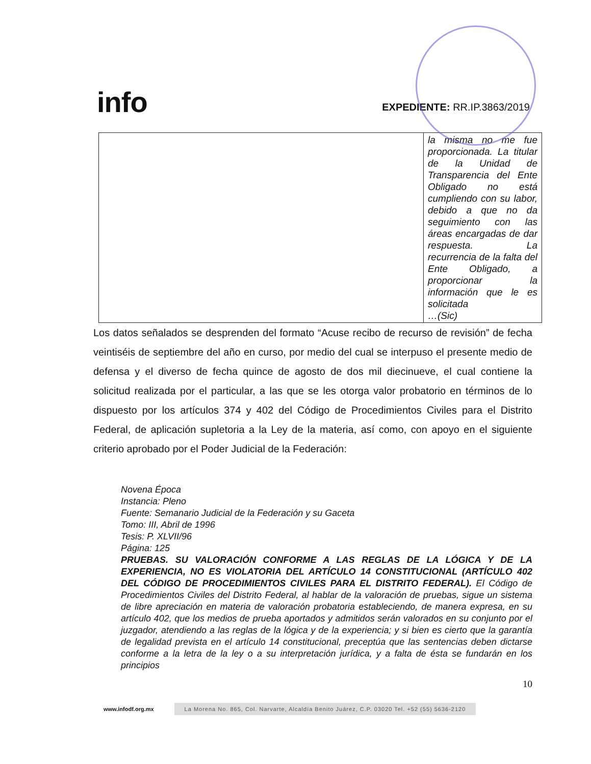info
EXPEDIENTE: RR.IP.3863/2019
| | la misma no me fue proporcionada. La titular de la Unidad de Transparencia del Ente Obligado no está cumpliendo con su labor, debido a que no da seguimiento con las áreas encargadas de dar respuesta. La recurrencia de la falta del Ente Obligado, a proporcionar la información que le es solicitada …(Sic) |
Los datos señalados se desprenden del formato “Acuse recibo de recurso de revisión” de fecha veintiséis de septiembre del año en curso, por medio del cual se interpuso el presente medio de defensa y el diverso de fecha quince de agosto de dos mil diecinueve, el cual contiene la solicitud realizada por el particular, a las que se les otorga valor probatorio en términos de lo dispuesto por los artículos 374 y 402 del Código de Procedimientos Civiles para el Distrito Federal, de aplicación supletoria a la Ley de la materia, así como, con apoyo en el siguiente criterio aprobado por el Poder Judicial de la Federación:
Novena Época
Instancia: Pleno
Fuente: Semanario Judicial de la Federación y su Gaceta
Tomo: III, Abril de 1996
Tesis: P. XLVII/96
Página: 125
PRUEBAS. SU VALORACIÓN CONFORME A LAS REGLAS DE LA LÓGICA Y DE LA EXPERIENCIA, NO ES VIOLATORIA DEL ARTÍCULO 14 CONSTITUCIONAL (ARTÍCULO 402 DEL CÓDIGO DE PROCEDIMIENTOS CIVILES PARA EL DISTRITO FEDERAL). El Código de Procedimientos Civiles del Distrito Federal, al hablar de la valoración de pruebas, sigue un sistema de libre apreciación en materia de valoración probatoria estableciendo, de manera expresa, en su artículo 402, que los medios de prueba aportados y admitidos serán valorados en su conjunto por el juzgador, atendiendo a las reglas de la lógica y de la experiencia; y si bien es cierto que la garantía de legalidad prevista en el artículo 14 constitucional, preceptúa que las sentencias deben dictarse conforme a la letra de la ley o a su interpretación jurídica, y a falta de ésta se fundarán en los principios
10
www.infodf.org.mx La Morena No. 865, Col. Narvarte, Alcaldía Benito Juárez, C.P. 03020 Tel. +52 (55) 5636-2120